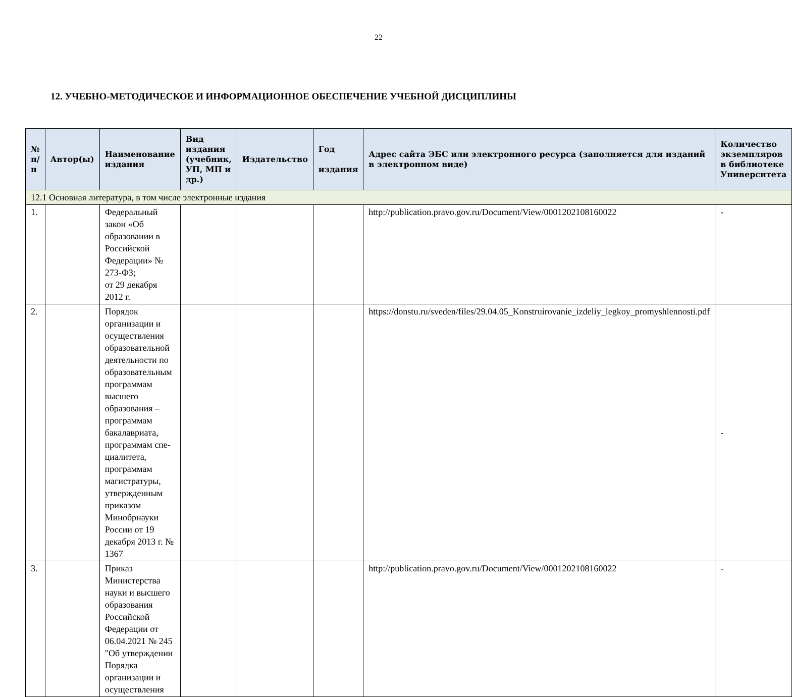22
12. УЧЕБНО-МЕТОДИЧЕСКОЕ И ИНФОРМАЦИОННОЕ ОБЕСПЕЧЕНИЕ УЧЕБНОЙ ДИСЦИПЛИНЫ
| № п/п | Автор(ы) | Наименование издания | Вид издания (учебник, УП, МП и др.) | Издательство | Год издания | Адрес сайта ЭБС или электронного ресурса (заполняется для изданий в электронном виде) | Количество экземпляров в библиотеке Университета |
| --- | --- | --- | --- | --- | --- | --- | --- |
| 12.1 Основная литература, в том числе электронные издания | | | | | | | |
| 1. | | Федеральный закон «Об образовании в Российской Федерации» № 273-ФЗ; от 29 декабря 2012 г. | | | | http://publication.pravo.gov.ru/Document/View/0001202108160022 | - |
| 2. | | Порядок организации и осуществления образовательной деятельности по образовательным программам высшего образования – программам бакалавриата, программам спе-циалитета, программам магистратуры, утвержденным приказом Минобрнауки России от 19 декабря 2013 г. № 1367 | | | | https://donstu.ru/sveden/files/29.04.05_Konstruirovanie_izdeliy_legkoy_promyshlennosti.pdf | - |
| 3. | | Приказ Министерства науки и высшего образования Российской Федерации от 06.04.2021 № 245 "Об утверждении Порядка организации и осуществления | | | | http://publication.pravo.gov.ru/Document/View/0001202108160022 | - |